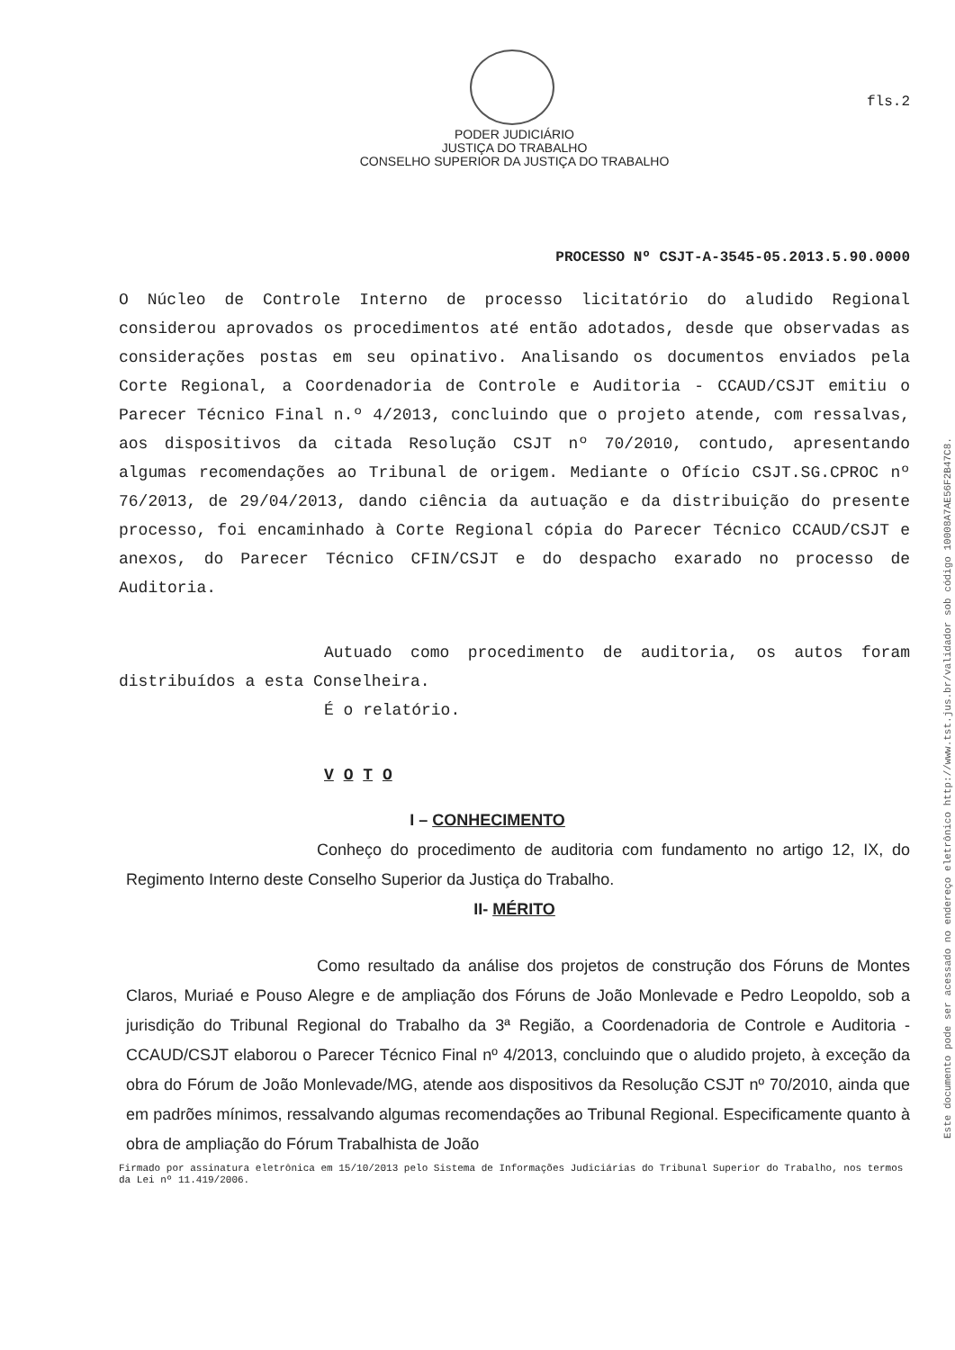Este documento pode ser acessado no endereço eletrônico http://www.tst.jus.br/validador sob código 10008A7AE56F2B47C8.
fls.2
PODER JUDICIÁRIO
JUSTIÇA DO TRABALHO
CONSELHO SUPERIOR DA JUSTIÇA DO TRABALHO
PROCESSO Nº CSJT-A-3545-05.2013.5.90.0000
O Núcleo de Controle Interno de processo licitatório do aludido Regional considerou aprovados os procedimentos até então adotados, desde que observadas as considerações postas em seu opinativo. Analisando os documentos enviados pela Corte Regional, a Coordenadoria de Controle e Auditoria - CCAUD/CSJT emitiu o Parecer Técnico Final n.º 4/2013, concluindo que o projeto atende, com ressalvas, aos dispositivos da citada Resolução CSJT nº 70/2010, contudo, apresentando algumas recomendações ao Tribunal de origem. Mediante o Ofício CSJT.SG.CPROC nº 76/2013, de 29/04/2013, dando ciência da autuação e da distribuição do presente processo, foi encaminhado à Corte Regional cópia do Parecer Técnico CCAUD/CSJT e anexos, do Parecer Técnico CFIN/CSJT e do despacho exarado no processo de Auditoria.
Autuado como procedimento de auditoria, os autos foram distribuídos a esta Conselheira.
É o relatório.
V O T O
I – CONHECIMENTO
Conheço do procedimento de auditoria com fundamento no artigo 12, IX, do Regimento Interno deste Conselho Superior da Justiça do Trabalho.
II- MÉRITO
Como resultado da análise dos projetos de construção dos Fóruns de Montes Claros, Muriaé e Pouso Alegre e de ampliação dos Fóruns de João Monlevade e Pedro Leopoldo, sob a jurisdição do Tribunal Regional do Trabalho da 3ª Região, a Coordenadoria de Controle e Auditoria - CCAUD/CSJT elaborou o Parecer Técnico Final nº 4/2013, concluindo que o aludido projeto, à exceção da obra do Fórum de João Monlevade/MG, atende aos dispositivos da Resolução CSJT nº 70/2010, ainda que em padrões mínimos, ressalvando algumas recomendações ao Tribunal Regional. Especificamente quanto à obra de ampliação do Fórum Trabalhista de João
Firmado por assinatura eletrônica em 15/10/2013 pelo Sistema de Informações Judiciárias do Tribunal Superior do Trabalho, nos termos da Lei nº 11.419/2006.